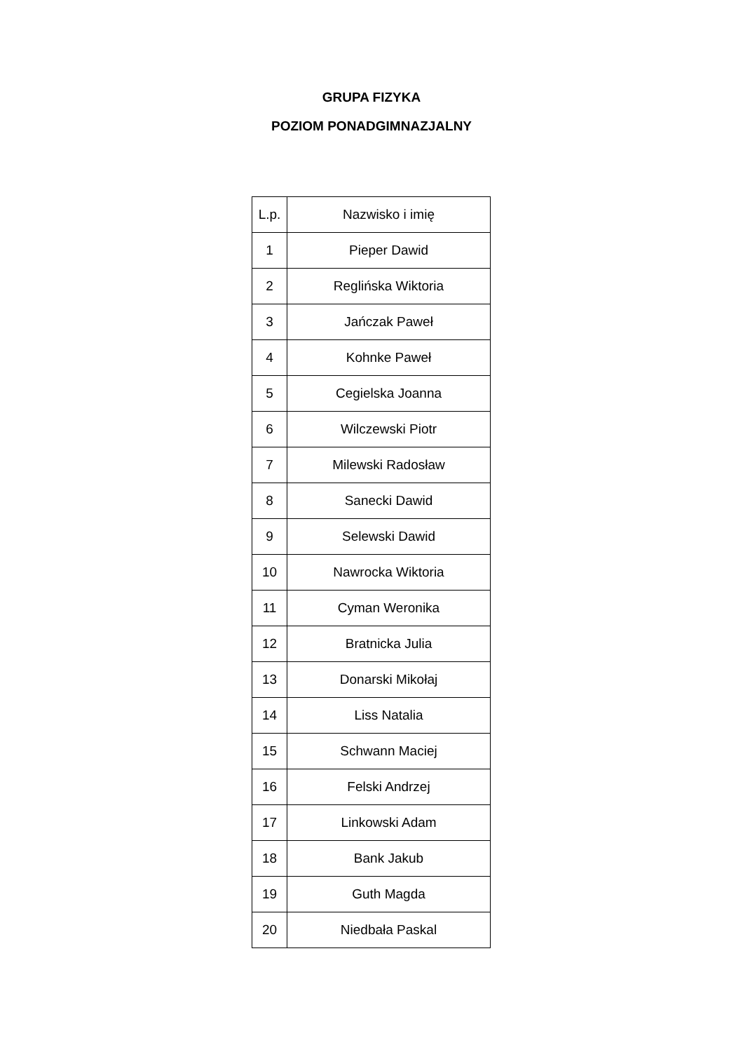GRUPA FIZYKA
POZIOM PONADGIMNAZJALNY
| L.p. | Nazwisko i imię |
| --- | --- |
| 1 | Pieper Dawid |
| 2 | Reglińska Wiktoria |
| 3 | Jańczak Paweł |
| 4 | Kohnke Paweł |
| 5 | Cegielska Joanna |
| 6 | Wilczewski Piotr |
| 7 | Milewski Radosław |
| 8 | Sanecki Dawid |
| 9 | Selewski Dawid |
| 10 | Nawrocka Wiktoria |
| 11 | Cyman Weronika |
| 12 | Bratnicka Julia |
| 13 | Donarski Mikołaj |
| 14 | Liss Natalia |
| 15 | Schwann Maciej |
| 16 | Felski Andrzej |
| 17 | Linkowski Adam |
| 18 | Bank Jakub |
| 19 | Guth Magda |
| 20 | Niedbała Paskal |